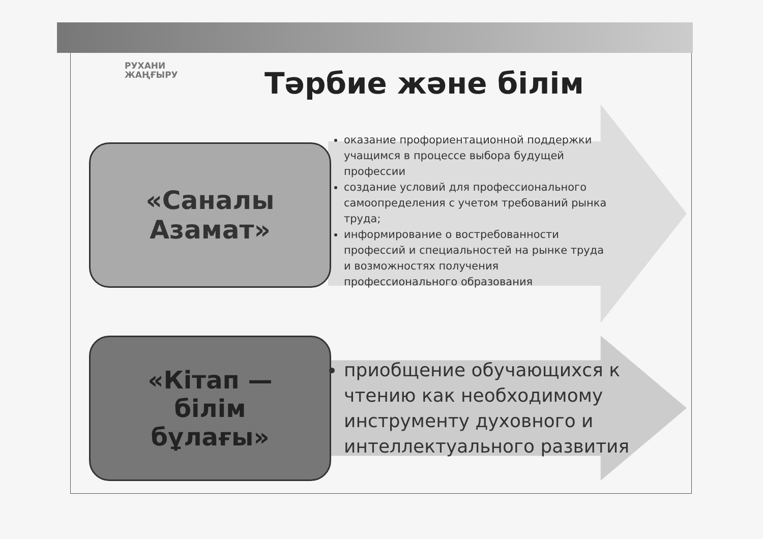РУХАНИ
ЖАҢҒЫРУ
Тәрбие және білім
«Саналы
Азамат»
оказание профориентационной поддержки учащимся в процессе выбора будущей профессии
создание условий для профессионального самоопределения с учетом требований рынка труда;
информирование о востребованности профессий и специальностей на рынке труда и возможностях получения профессионального образования
«Кітап —
білім
бұлағы»
приобщение обучающихся к чтению как необходимому инструменту духовного и интеллектуального развития